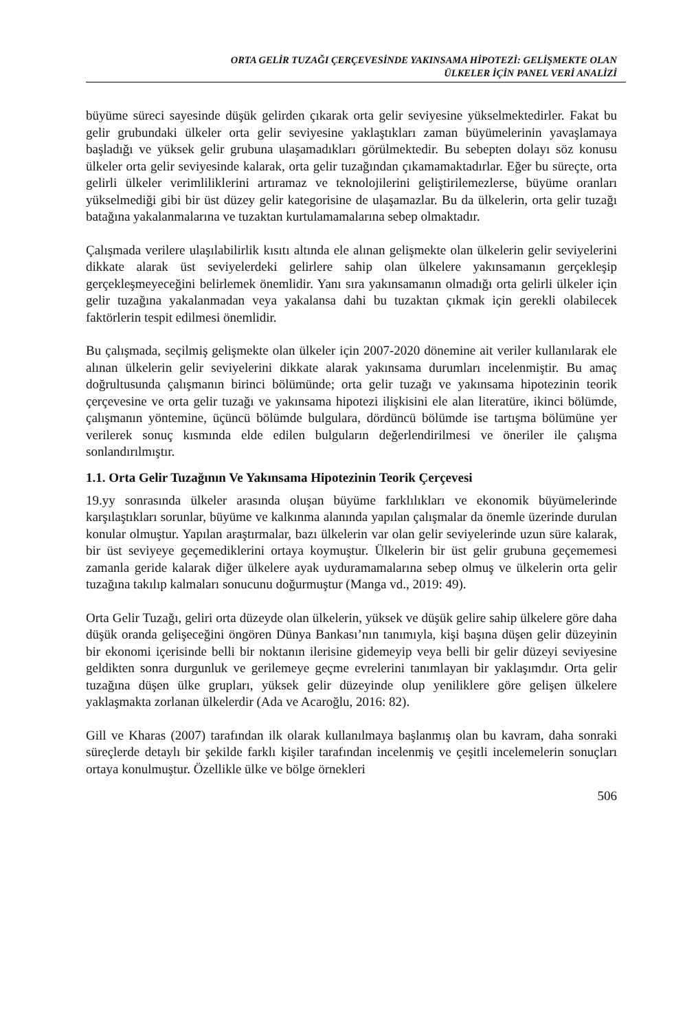ORTA GELİR TUZAĞI ÇERÇEVESİNDE YAKINSAMA HİPOTEZİ: GELİŞMEKTE OLAN
ÜLKELER İÇİN PANEL VERİ ANALİZİ
büyüme süreci sayesinde düşük gelirden çıkarak orta gelir seviyesine yükselmektedirler. Fakat bu gelir grubundaki ülkeler orta gelir seviyesine yaklaştıkları zaman büyümelerinin yavaşlamaya başladığı ve yüksek gelir grubuna ulaşamadıkları görülmektedir. Bu sebepten dolayı söz konusu ülkeler orta gelir seviyesinde kalarak, orta gelir tuzağından çıkamamaktadırlar. Eğer bu süreçte, orta gelirli ülkeler verimliliklerini artıramaz ve teknolojilerini geliştirilemezlerse, büyüme oranları yükselmediği gibi bir üst düzey gelir kategorisine de ulaşamazlar. Bu da ülkelerin, orta gelir tuzağı batağına yakalanmalarına ve tuzaktan kurtulamamalarına sebep olmaktadır.
Çalışmada verilere ulaşılabilirlik kısıtı altında ele alınan gelişmekte olan ülkelerin gelir seviyelerini dikkate alarak üst seviyelerdeki gelirlere sahip olan ülkelere yakınsamanın gerçekleşip gerçekleşmeyeceğini belirlemek önemlidir. Yanı sıra yakınsamanın olmadığı orta gelirli ülkeler için gelir tuzağına yakalanmadan veya yakalansa dahi bu tuzaktan çıkmak için gerekli olabilecek faktörlerin tespit edilmesi önemlidir.
Bu çalışmada, seçilmiş gelişmekte olan ülkeler için 2007-2020 dönemine ait veriler kullanılarak ele alınan ülkelerin gelir seviyelerini dikkate alarak yakınsama durumları incelenmiştir. Bu amaç doğrultusunda çalışmanın birinci bölümünde; orta gelir tuzağı ve yakınsama hipotezinin teorik çerçevesine ve orta gelir tuzağı ve yakınsama hipotezi ilişkisini ele alan literatüre, ikinci bölümde, çalışmanın yöntemine, üçüncü bölümde bulgulara, dördüncü bölümde ise tartışma bölümüne yer verilerek sonuç kısmında elde edilen bulguların değerlendirilmesi ve öneriler ile çalışma sonlandırılmıştır.
1.1. Orta Gelir Tuzağının Ve Yakınsama Hipotezinin Teorik Çerçevesi
19.yy sonrasında ülkeler arasında oluşan büyüme farklılıkları ve ekonomik büyümelerinde karşılaştıkları sorunlar, büyüme ve kalkınma alanında yapılan çalışmalar da önemle üzerinde durulan konular olmuştur. Yapılan araştırmalar, bazı ülkelerin var olan gelir seviyelerinde uzun süre kalarak, bir üst seviyeye geçemediklerini ortaya koymuştur. Ülkelerin bir üst gelir grubuna geçememesi zamanla geride kalarak diğer ülkelere ayak uyduramamalarına sebep olmuş ve ülkelerin orta gelir tuzağına takılıp kalmaları sonucunu doğurmuştur (Manga vd., 2019: 49).
Orta Gelir Tuzağı, geliri orta düzeyde olan ülkelerin, yüksek ve düşük gelire sahip ülkelere göre daha düşük oranda gelişeceğini öngören Dünya Bankası’nın tanımıyla, kişi başına düşen gelir düzeyinin bir ekonomi içerisinde belli bir noktanın ilerisine gidemeyip veya belli bir gelir düzeyi seviyesine geldikten sonra durgunluk ve gerilemeye geçme evrelerini tanımlayan bir yaklaşımdır. Orta gelir tuzağına düşen ülke grupları, yüksek gelir düzeyinde olup yeniliklere göre gelişen ülkelere yaklaşmakta zorlanan ülkelerdir (Ada ve Acaroğlu, 2016: 82).
Gill ve Kharas (2007) tarafından ilk olarak kullanılmaya başlanmış olan bu kavram, daha sonraki süreçlerde detaylı bir şekilde farklı kişiler tarafından incelenmiş ve çeşitli incelemelerin sonuçları ortaya konulmuştur. Özellikle ülke ve bölge örnekleri
506